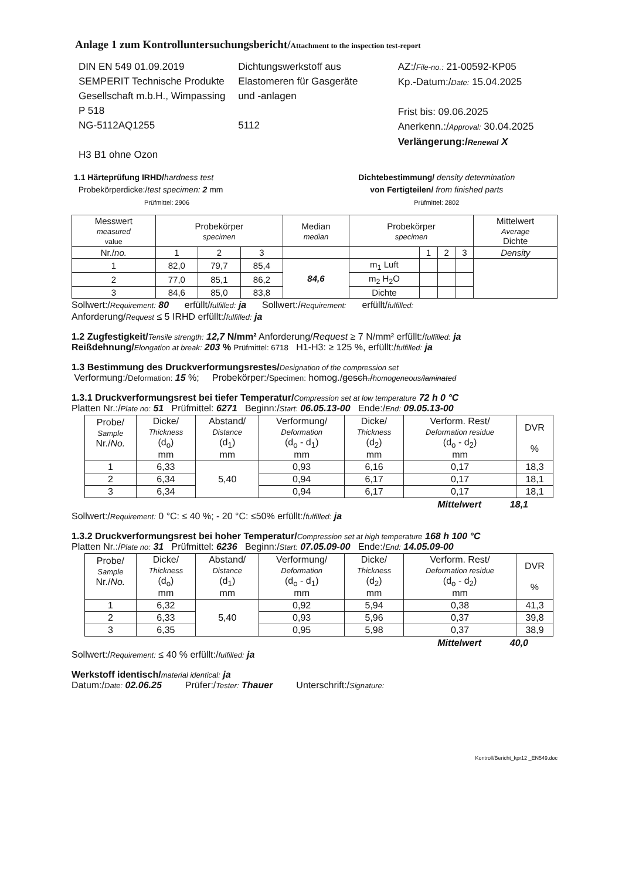Anlage 1 zum Kontrolluntersuchungsbericht/Attachment to the inspection test-report
DIN EN 549 01.09.2019
SEMPERIT Technische Produkte
Gesellschaft m.b.H., Wimpassing
P 518
NG-5112AQ1255
H3 B1 ohne Ozon
Dichtungswerkstoff aus
Elastomeren für Gasgeräte
und -anlagen
5112
AZ:/File-no.: 21-00592-KP05
Kp.-Datum:/Date: 15.04.2025
Frist bis: 09.06.2025
Anerkenn.:/Approval: 30.04.2025
Verlängerung:/Renewal X
1.1 Härteprüfung IRHD/hardness test
Probekörperdicke:/test specimen: 2 mm
Prüfmittel: 2906
Dichtebestimmung/ density determination
von Fertigteilen/ from finished parts
Prüfmittel: 2802
| Messwert measured value | Probekörper specimen | | | Median median | Probekörper specimen | | | | Mittelwert Average Dichte |
| Nr./ no. | 1 | 2 | 3 | | | 1 | 2 | 3 | Density |
| 1 | 82,0 | 79,7 | 85,4 | 84,6 | m<sub>1</sub> Luft | | | | |
| 2 | 77,0 | 85,1 | 86,2 | | m<sub>2</sub> H<sub>2</sub>O | | | | |
| 3 | 84,6 | 85,0 | 83,8 | | Dichte | | | | |
Sollwert:/Requirement: 80 erfüllt/fulfilled: ja Sollwert:/Requirement: erfüllt/fulfilled:
Anforderung/Request ≤ 5 IRHD erfüllt:/fulfilled: ja
1.2 Zugfestigkeit/Tensile strength: 12,7 N/mm² Anforderung/Request ≥ 7 N/mm² erfüllt:/fulfilled: ja
Reißdehnung/Elongation at break: 203 % Prüfmittel: 6718 H1-H3: ≥ 125 %, erfüllt:/fulfilled: ja
1.3 Bestimmung des Druckverformungsrestes/Designation of the compression set
Verformung:/Deformation: 15 %; Probekörper:/Specimen: homog./gesch./homogeneous/laminated
1.3.1 Druckverformungsrest bei tiefer Temperatur/Compression set at low temperature 72 h 0 °C
Platten Nr.:/Plate no: 51 Prüfmittel: 6271 Beginn:/Start: 06.05.13-00 Ende:/End: 09.05.13-00
| Probe/ Sample Nr./ No. | Dicke/ Thickness (d<sub>o</sub>) mm | Abstand/ Distance (d<sub>1</sub>) mm | Verformung/ Deformation (d<sub>o</sub> - d<sub>1</sub>) mm | Dicke/ Thickness (d<sub>2</sub>) mm | Verform. Rest/ Deformation residue (d<sub>o</sub> - d<sub>2</sub>) mm | DVR % |
| --- | --- | --- | --- | --- | --- | --- |
| 1 | 6,33 | 5,40 | 0,93 | 6,16 | 0,17 | 18,3 |
| 2 | 6,34 | | 0,94 | 6,17 | 0,17 | 18,1 |
| 3 | 6,34 | | 0,94 | 6,17 | 0,17 | 18,1 |
Mittelwert 18,1
Sollwert:/Requirement: 0 °C: ≤ 40 %; - 20 °C: ≤50% erfüllt:/fulfilled: ja
1.3.2 Druckverformungsrest bei hoher Temperatur/Compression set at high temperature 168 h 100 °C
Platten Nr.:/Plate no: 31 Prüfmittel: 6236 Beginn:/Start: 07.05.09-00 Ende:/End: 14.05.09-00
| Probe/ Sample Nr./ No. | Dicke/ Thickness (d<sub>o</sub>) mm | Abstand/ Distance (d<sub>1</sub>) mm | Verformung/ Deformation (d<sub>o</sub> - d<sub>1</sub>) mm | Dicke/ Thickness (d<sub>2</sub>) mm | Verform. Rest/ Deformation residue (d<sub>o</sub> - d<sub>2</sub>) mm | DVR % |
| --- | --- | --- | --- | --- | --- | --- |
| 1 | 6,32 | 5,40 | 0,92 | 5,94 | 0,38 | 41,3 |
| 2 | 6,33 | | 0,93 | 5,96 | 0,37 | 39,8 |
| 3 | 6,35 | | 0,95 | 5,98 | 0,37 | 38,9 |
Mittelwert 40,0
Sollwert:/Requirement: ≤ 40 % erfüllt:/fulfilled: ja
Werkstoff identisch/material identical: ja
Datum:/Date: 02.06.25 Prüfer:/Tester: Thauer Unterschrift:/Signature:
Kontroll/Bericht_kpr12 _EN549.doc